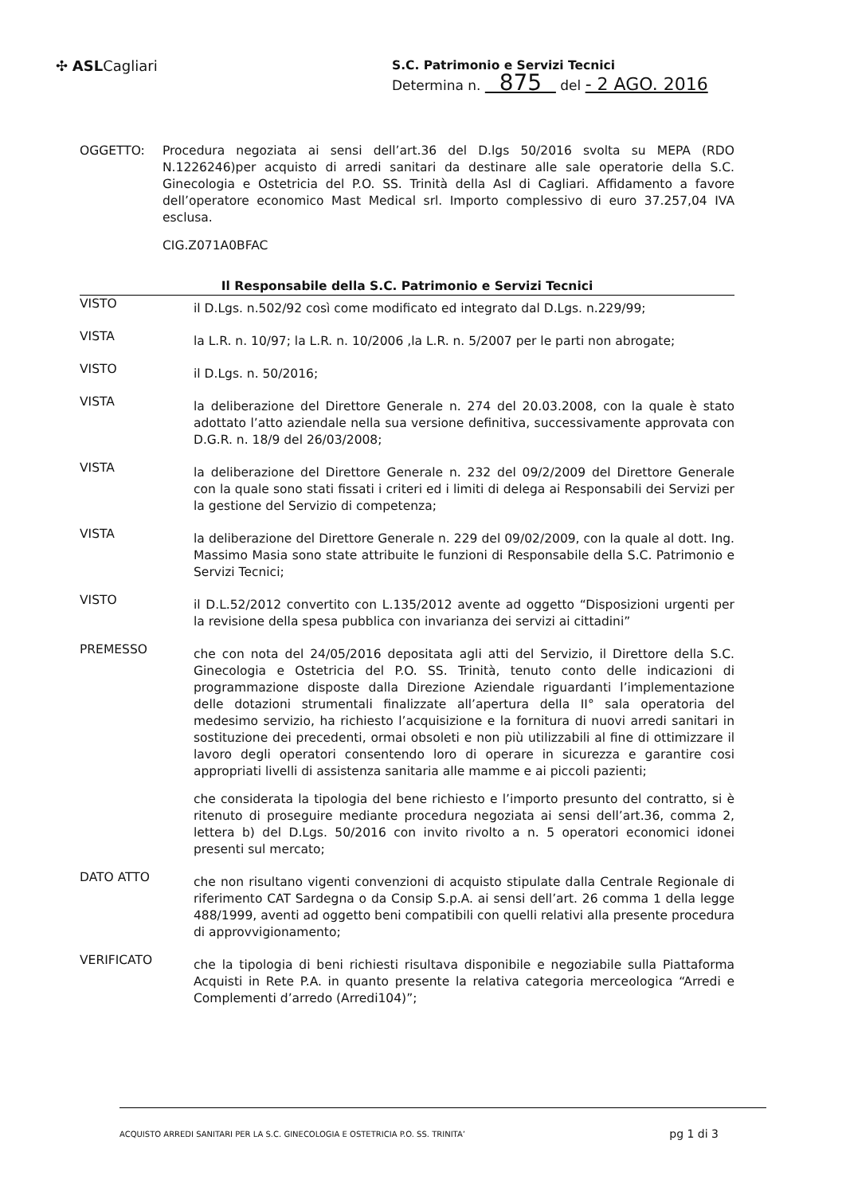✣ ASLCagliari
S.C. Patrimonio e Servizi Tecnici
Determina n. 875 del - 2 AGO. 2016
OGGETTO: Procedura negoziata ai sensi dell’art.36 del D.lgs 50/2016 svolta su MEPA (RDO N.1226246)per acquisto di arredi sanitari da destinare alle sale operatorie della S.C. Ginecologia e Ostetricia del P.O. SS. Trinità della Asl di Cagliari. Affidamento a favore dell’operatore economico Mast Medical srl. Importo complessivo di euro 37.257,04 IVA esclusa.
CIG.Z071A0BFAC
Il Responsabile della S.C. Patrimonio e Servizi Tecnici
VISTO
il D.Lgs. n.502/92 così come modificato ed integrato dal D.Lgs. n.229/99;
VISTA
la L.R. n. 10/97; la L.R. n. 10/2006 ,la L.R. n. 5/2007 per le parti non abrogate;
VISTO
il D.Lgs. n. 50/2016;
VISTA
la deliberazione del Direttore Generale n. 274 del 20.03.2008, con la quale è stato adottato l’atto aziendale nella sua versione definitiva, successivamente approvata con D.G.R. n. 18/9 del 26/03/2008;
VISTA
la deliberazione del Direttore Generale n. 232 del 09/2/2009 del Direttore Generale con la quale sono stati fissati i criteri ed i limiti di delega ai Responsabili dei Servizi per la gestione del Servizio di competenza;
VISTA
la deliberazione del Direttore Generale n. 229 del 09/02/2009, con la quale al dott. Ing. Massimo Masia sono state attribuite le funzioni di Responsabile della S.C. Patrimonio e Servizi Tecnici;
VISTO
il D.L.52/2012 convertito con L.135/2012 avente ad oggetto “Disposizioni urgenti per la revisione della spesa pubblica con invarianza dei servizi ai cittadini”
PREMESSO
che con nota del 24/05/2016 depositata agli atti del Servizio, il Direttore della S.C. Ginecologia e Ostetricia del P.O. SS. Trinità, tenuto conto delle indicazioni di programmazione disposte dalla Direzione Aziendale riguardanti l’implementazione delle dotazioni strumentali finalizzate all’apertura della II° sala operatoria del medesimo servizio, ha richiesto l’acquisizione e la fornitura di nuovi arredi sanitari in sostituzione dei precedenti, ormai obsoleti e non più utilizzabili al fine di ottimizzare il lavoro degli operatori consentendo loro di operare in sicurezza e garantire cosi appropriati livelli di assistenza sanitaria alle mamme e ai piccoli pazienti;
che considerata la tipologia del bene richiesto e l’importo presunto del contratto, si è ritenuto di proseguire mediante procedura negoziata ai sensi dell’art.36, comma 2, lettera b) del D.Lgs. 50/2016 con invito rivolto a n. 5 operatori economici idonei presenti sul mercato;
DATO ATTO
che non risultano vigenti convenzioni di acquisto stipulate dalla Centrale Regionale di riferimento CAT Sardegna o da Consip S.p.A. ai sensi dell’art. 26 comma 1 della legge 488/1999, aventi ad oggetto beni compatibili con quelli relativi alla presente procedura di approvvigionamento;
VERIFICATO
che la tipologia di beni richiesti risultava disponibile e negoziabile sulla Piattaforma Acquisti in Rete P.A. in quanto presente la relativa categoria merceologica “Arredi e Complementi d’arredo (Arredi104)”;
ACQUISTO ARREDI SANITARI PER LA S.C. GINECOLOGIA E OSTETRICIA P.O. SS. TRINITA’ pg 1 di 3